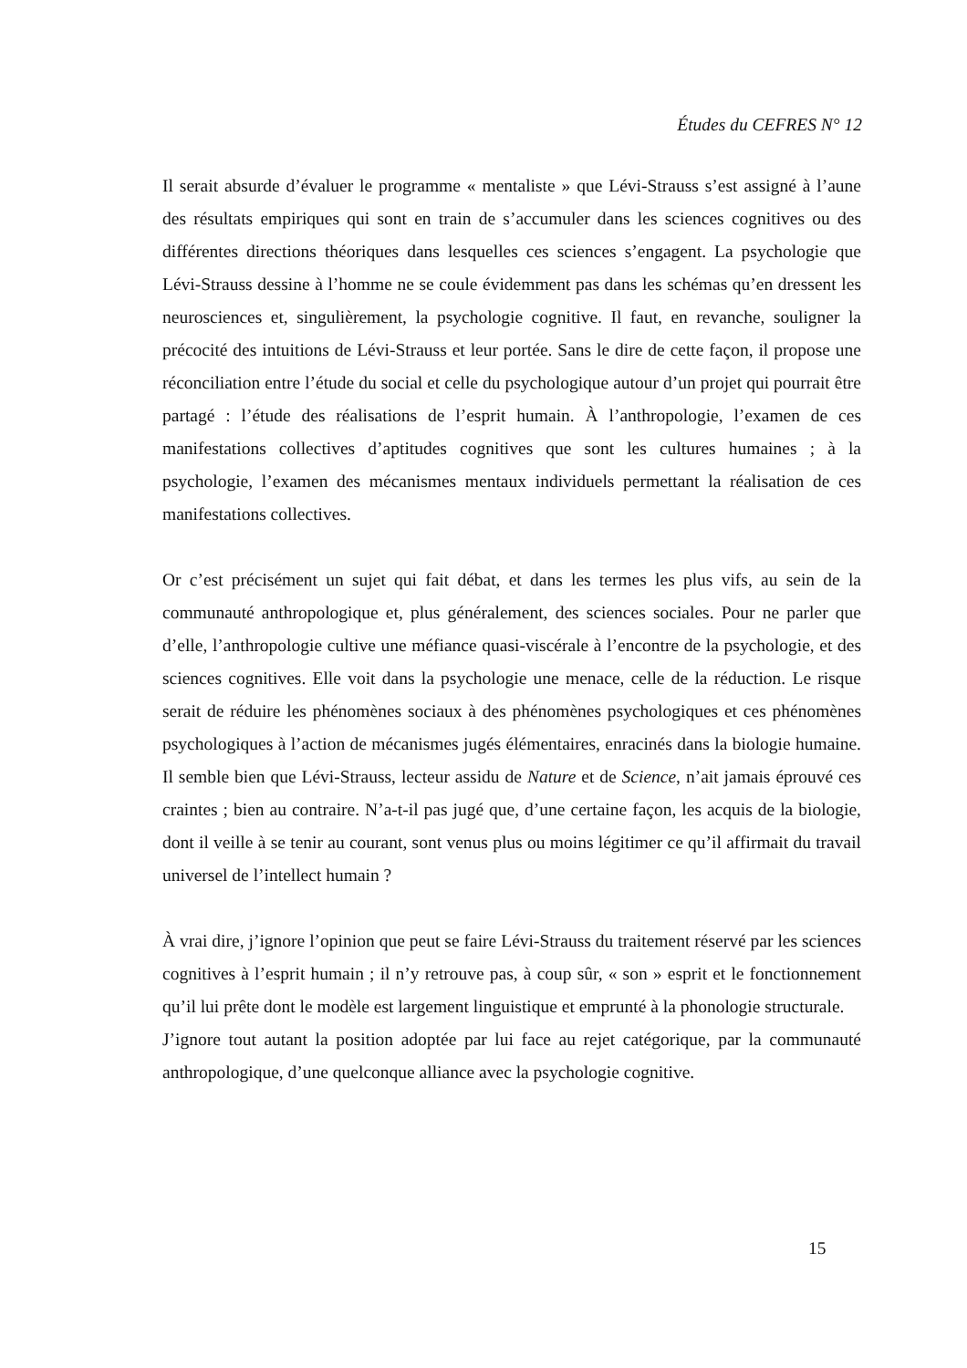Études du CEFRES N° 12
Il serait absurde d’évaluer le programme « mentaliste » que Lévi-Strauss s’est assigné à l’aune des résultats empiriques qui sont en train de s’accumuler dans les sciences cognitives ou des différentes directions théoriques dans lesquelles ces sciences s’engagent. La psychologie que Lévi-Strauss dessine à l’homme ne se coule évidemment pas dans les schémas qu’en dressent les neurosciences et, singulièrement, la psychologie cognitive. Il faut, en revanche, souligner la précocité des intuitions de Lévi-Strauss et leur portée. Sans le dire de cette façon, il propose une réconciliation entre l’étude du social et celle du psychologique autour d’un projet qui pourrait être partagé : l’étude des réalisations de l’esprit humain. À l’anthropologie, l’examen de ces manifestations collectives d’aptitudes cognitives que sont les cultures humaines ; à la psychologie, l’examen des mécanismes mentaux individuels permettant la réalisation de ces manifestations collectives.
Or c’est précisément un sujet qui fait débat, et dans les termes les plus vifs, au sein de la communauté anthropologique et, plus généralement, des sciences sociales. Pour ne parler que d’elle, l’anthropologie cultive une méfiance quasi-viscérale à l’encontre de la psychologie, et des sciences cognitives. Elle voit dans la psychologie une menace, celle de la réduction. Le risque serait de réduire les phénomènes sociaux à des phénomènes psychologiques et ces phénomènes psychologiques à l’action de mécanismes jugés élémentaires, enracinés dans la biologie humaine. Il semble bien que Lévi-Strauss, lecteur assidu de Nature et de Science, n’ait jamais éprouvé ces craintes ; bien au contraire. N’a-t-il pas jugé que, d’une certaine façon, les acquis de la biologie, dont il veille à se tenir au courant, sont venus plus ou moins légitimer ce qu’il affirmait du travail universel de l’intellect humain ?
À vrai dire, j’ignore l’opinion que peut se faire Lévi-Strauss du traitement réservé par les sciences cognitives à l’esprit humain ; il n’y retrouve pas, à coup sûr, « son » esprit et le fonctionnement qu’il lui prête dont le modèle est largement linguistique et emprunté à la phonologie structurale.
J’ignore tout autant la position adoptée par lui face au rejet catégorique, par la communauté anthropologique, d’une quelconque alliance avec la psychologie cognitive.
15